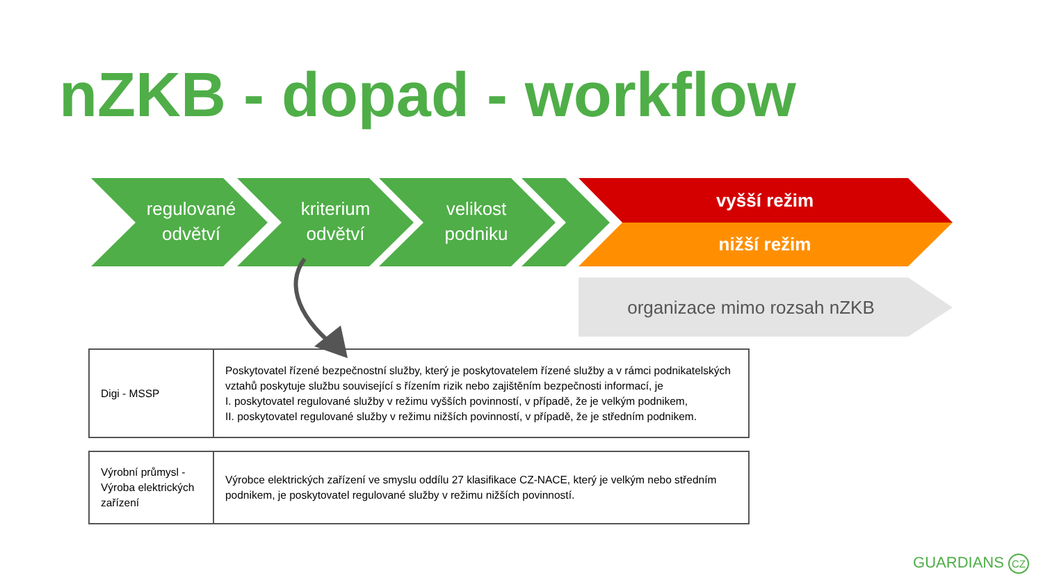nZKB - dopad - workflow
regulované
odvětví
kriterium
odvětví
velikost
podniku
vyšší režim
nižší režim
organizace mimo rozsah nZKB
| Digi - MSSP | Poskytovatel řízené bezpečnostní služby, který je poskytovatelem řízené služby a v rámci podnikatelských vztahů poskytuje službu související s řízením rizik nebo zajištěním bezpečnosti informací, je I. poskytovatel regulované služby v režimu vyšších povinností, v případě, že je velkým podnikem, II. poskytovatel regulované služby v režimu nižších povinností, v případě, že je středním podnikem. |
| Výrobní průmysl - Výroba elektrických zařízení | Výrobce elektrických zařízení ve smyslu oddílu 27 klasifikace CZ-NACE, který je velkým nebo středním podnikem, je poskytovatel regulované služby v režimu nižších povinností. |
GUARDIANS CZ